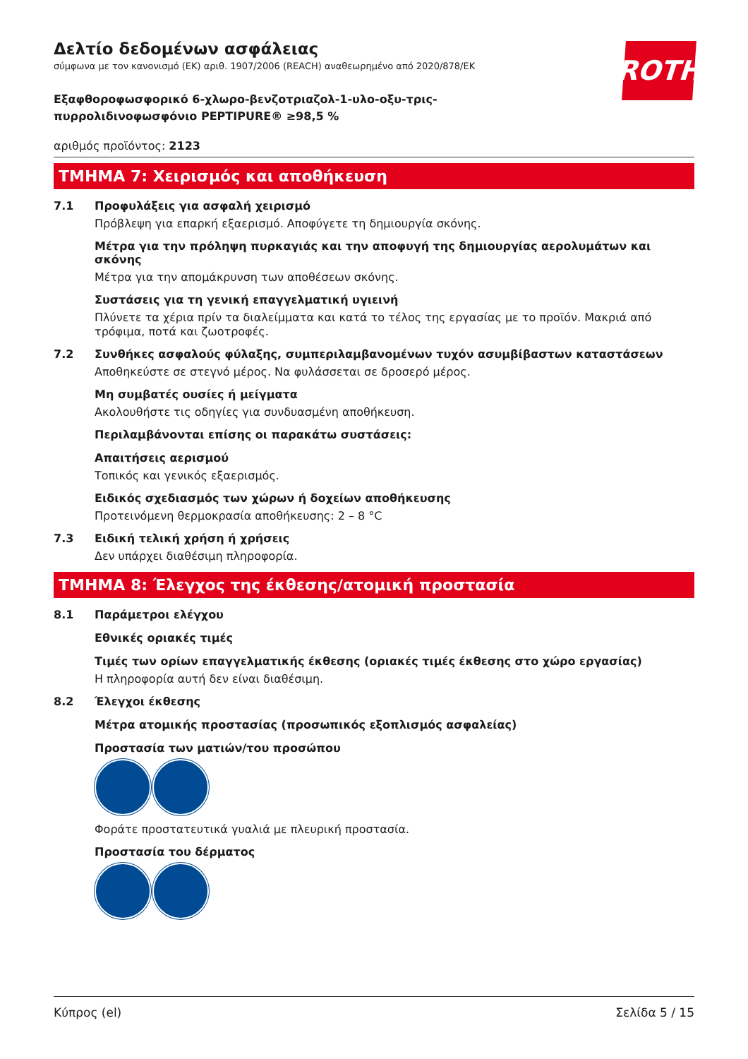ROTH
Δελτίο δεδομένων ασφάλειας
σύμφωνα με τον κανονισμό (ΕΚ) αριθ. 1907/2006 (REACH) αναθεωρημένο από 2020/878/ΕΚ
Εξαφθοροφωσφορικό 6-χλωρο-βενζοτριαζολ-1-υλο-οξυ-τρις-πυρρολιδινοφωσφόνιο PEPTIPURE® ≥98,5 %
αριθμός προϊόντος: 2123
ΤΜΗΜΑ 7: Χειρισμός και αποθήκευση
7.1
Προφυλάξεις για ασφαλή χειρισμό
Πρόβλεψη για επαρκή εξαερισμό. Αποφύγετε τη δημιουργία σκόνης.
Μέτρα για την πρόληψη πυρκαγιάς και την αποφυγή της δημιουργίας αερολυμάτων και σκόνης
Μέτρα για την απομάκρυνση των αποθέσεων σκόνης.
Συστάσεις για τη γενική επαγγελματική υγιεινή
Πλύνετε τα χέρια πρίν τα διαλείμματα και κατά το τέλος της εργασίας με το προϊόν. Μακριά από τρόφιμα, ποτά και ζωοτροφές.
7.2
Συνθήκες ασφαλούς φύλαξης, συμπεριλαμβανομένων τυχόν ασυμβίβαστων καταστάσεων
Αποθηκεύστε σε στεγνό μέρος. Να φυλάσσεται σε δροσερό μέρος.
Μη συμβατές ουσίες ή μείγματα
Ακολουθήστε τις οδηγίες για συνδυασμένη αποθήκευση.
Περιλαμβάνονται επίσης οι παρακάτω συστάσεις:
Απαιτήσεις αερισμού
Τοπικός και γενικός εξαερισμός.
Ειδικός σχεδιασμός των χώρων ή δοχείων αποθήκευσης
Προτεινόμενη θερμοκρασία αποθήκευσης: 2 – 8 °C
7.3
Ειδική τελική χρήση ή χρήσεις
Δεν υπάρχει διαθέσιμη πληροφορία.
ΤΜΗΜΑ 8: Έλεγχος της έκθεσης/ατομική προστασία
8.1
Παράμετροι ελέγχου
Εθνικές οριακές τιμές
Τιμές των ορίων επαγγελματικής έκθεσης (οριακές τιμές έκθεσης στο χώρο εργασίας)
Η πληροφορία αυτή δεν είναι διαθέσιμη.
8.2
Έλεγχοι έκθεσης
Μέτρα ατομικής προστασίας (προσωπικός εξοπλισμός ασφαλείας)
Προστασία των ματιών/του προσώπου
Φοράτε προστατευτικά γυαλιά με πλευρική προστασία.
Προστασία του δέρματος
Κύπρος (el) Σελίδα 5 / 15